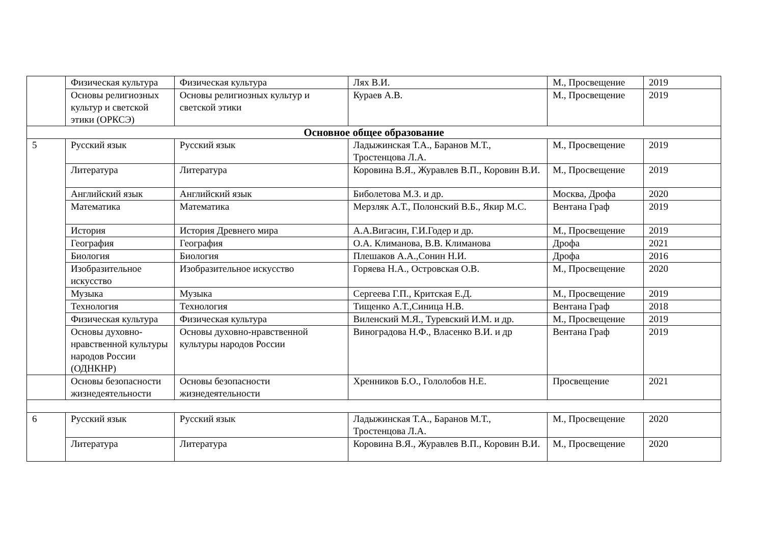| | Физическая культура | Физическая культура | Лях В.И. | М., Просвещение | 2019 |
| | Основы религиозных культур и светской этики (ОРКСЭ) | Основы религиозных культур и светской этики | Кураев А.В. | М., Просвещение | 2019 |
| Основное общее образование | | | | | |
| 5 | Русский язык | Русский язык | Ладыжинская Т.А., Баранов М.Т., Тростенцова Л.А. | М., Просвещение | 2019 |
| | Литература | Литература | Коровина В.Я., Журавлев В.П., Коровин В.И. | М., Просвещение | 2019 |
| | Английский язык | Английский язык | Биболетова М.З. и др. | Москва, Дрофа | 2020 |
| | Математика | Математика | Мерзляк А.Т., Полонский В.Б., Якир М.С. | Вентана Граф | 2019 |
| | История | История Древнего мира | А.А.Вигасин, Г.И.Годер и др. | М., Просвещение | 2019 |
| | География | География | О.А. Климанова, В.В. Климанова | Дрофа | 2021 |
| | Биология | Биология | Плешаков А.А.,Сонин Н.И. | Дрофа | 2016 |
| | Изобразительное искусство | Изобразительное искусство | Горяева Н.А., Островская О.В. | М., Просвещение | 2020 |
| | Музыка | Музыка | Сергеева Г.П., Критская Е.Д. | М., Просвещение | 2019 |
| | Технология | Технология | Тищенко А.Т.,Синица Н.В. | Вентана Граф | 2018 |
| | Физическая культура | Физическая культура | Виленский М.Я., Туревский И.М. и др. | М., Просвещение | 2019 |
| | Основы духовно-нравственной культуры народов России (ОДНКНР) | Основы духовно-нравственной культуры народов России | Виноградова Н.Ф., Власенко В.И. и др | Вентана Граф | 2019 |
| | Основы безопасности жизнедеятельности | Основы безопасности жизнедеятельности | Хренников Б.О., Гололобов Н.Е. | Просвещение | 2021 |
| 6 | Русский язык | Русский язык | Ладыжинская Т.А., Баранов М.Т., Тростенцова Л.А. | М., Просвещение | 2020 |
| | Литература | Литература | Коровина В.Я., Журавлев В.П., Коровин В.И. | М., Просвещение | 2020 |